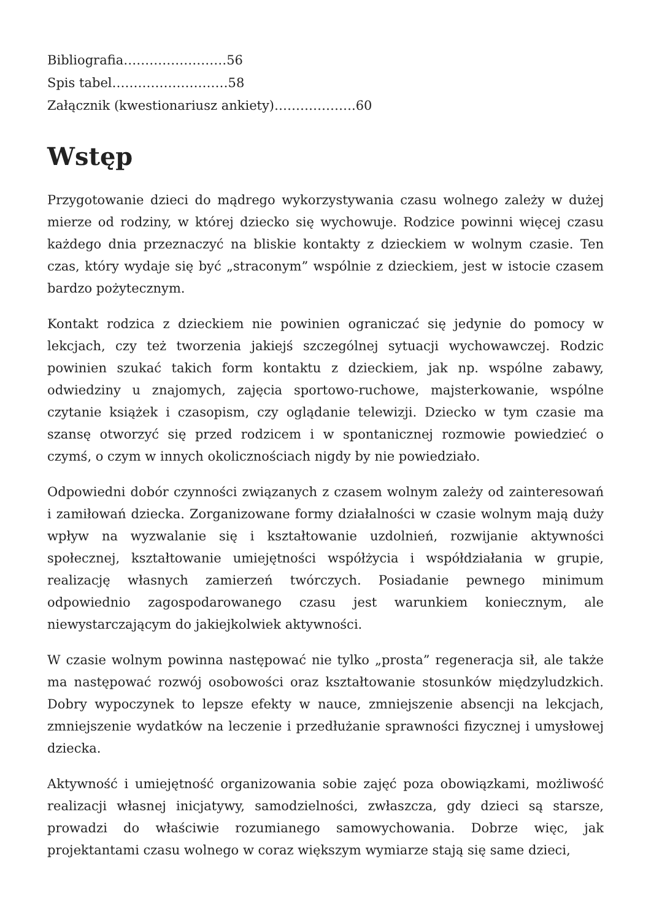Bibliografia……………………56
Spis tabel………………………58
Załącznik (kwestionariusz ankiety)……………….60
Wstęp
Przygotowanie dzieci do mądrego wykorzystywania czasu wolnego zależy w dużej mierze od rodziny, w której dziecko się wychowuje. Rodzice powinni więcej czasu każdego dnia przeznaczyć na bliskie kontakty z dzieckiem w wolnym czasie. Ten czas, który wydaje się być „straconym” wspólnie z dzieckiem, jest w istocie czasem bardzo pożytecznym.
Kontakt rodzica z dzieckiem nie powinien ograniczać się jedynie do pomocy w lekcjach, czy też tworzenia jakiejś szczególnej sytuacji wychowawczej. Rodzic powinien szukać takich form kontaktu z dzieckiem, jak np. wspólne zabawy, odwiedziny u znajomych, zajęcia sportowo-ruchowe, majsterkowanie, wspólne czytanie książek i czasopism, czy oglądanie telewizji. Dziecko w tym czasie ma szansę otworzyć się przed rodzicem i w spontanicznej rozmowie powiedzieć o czymś, o czym w innych okolicznościach nigdy by nie powiedziało.
Odpowiedni dobór czynności związanych z czasem wolnym zależy od zainteresowań i zamiłowań dziecka. Zorganizowane formy działalności w czasie wolnym mają duży wpływ na wyzwalanie się i kształtowanie uzdolnień, rozwijanie aktywności społecznej, kształtowanie umiejętności współżycia i współdziałania w grupie, realizację własnych zamierzeń twórczych. Posiadanie pewnego minimum odpowiednio zagospodarowanego czasu jest warunkiem koniecznym, ale niewystarczającym do jakiejkolwiek aktywności.
W czasie wolnym powinna następować nie tylko „prosta” regeneracja sił, ale także ma następować rozwój osobowości oraz kształtowanie stosunków międzyludzkich. Dobry wypoczynek to lepsze efekty w nauce, zmniejszenie absencji na lekcjach, zmniejszenie wydatków na leczenie i przedłużanie sprawności fizycznej i umysłowej dziecka.
Aktywność i umiejętność organizowania sobie zajęć poza obowiązkami, możliwość realizacji własnej inicjatywy, samodzielności, zwłaszcza, gdy dzieci są starsze, prowadzi do właściwie rozumianego samowychowania. Dobrze więc, jak projektantami czasu wolnego w coraz większym wymiarze stają się same dzieci,